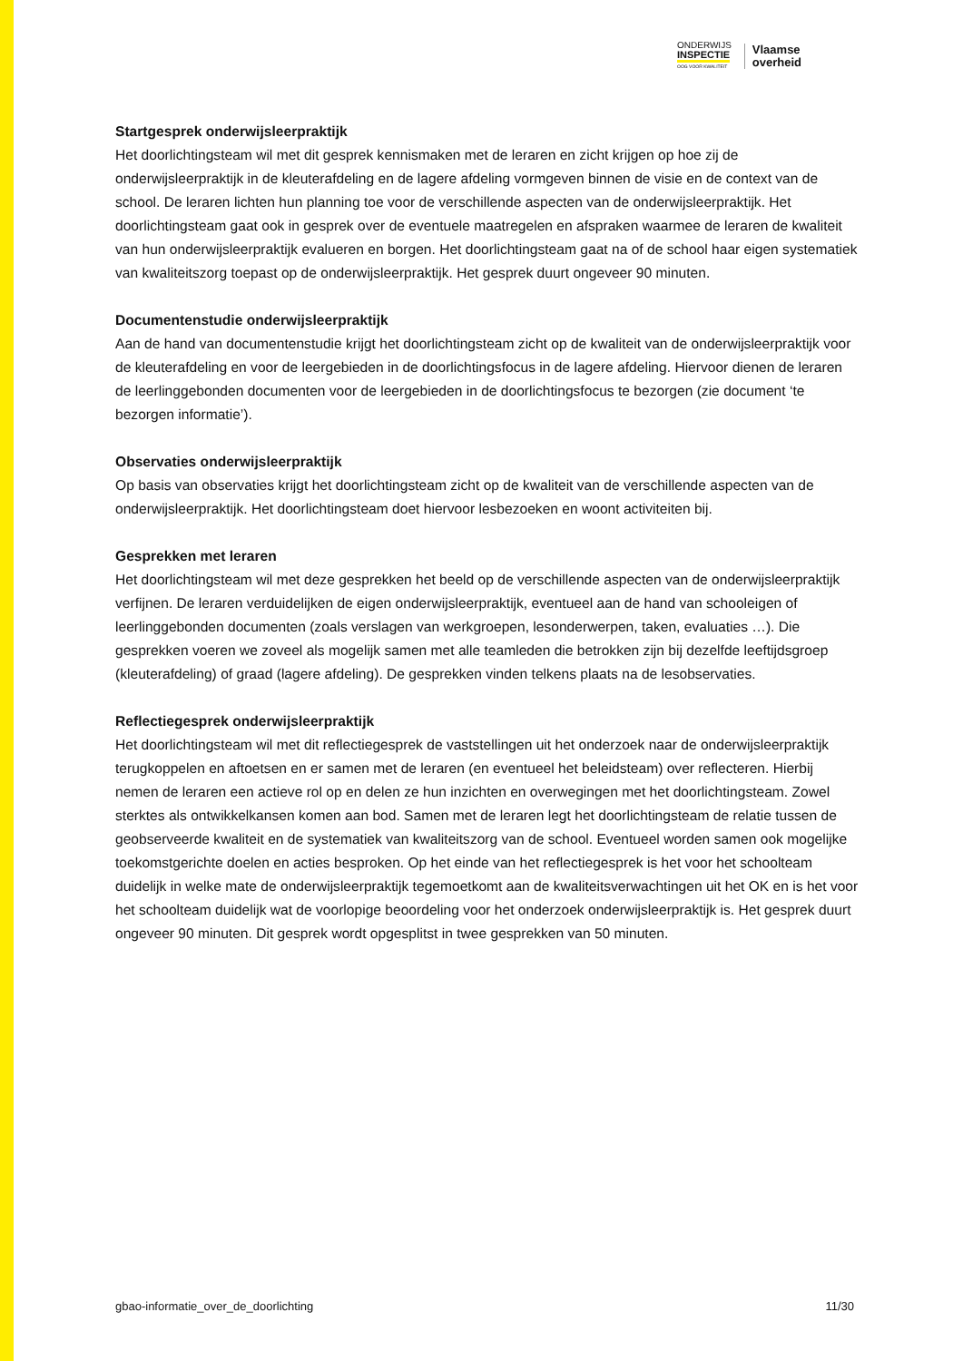ONDERWIJS
INSPECTIE
OOG VOOR KWALITEIT
Vlaamse
overheid
Startgesprek onderwijsleerpraktijk
Het doorlichtingsteam wil met dit gesprek kennismaken met de leraren en zicht krijgen op hoe zij de onderwijsleerpraktijk in de kleuterafdeling en de lagere afdeling vormgeven binnen de visie en de context van de school. De leraren lichten hun planning toe voor de verschillende aspecten van de onderwijsleerpraktijk. Het doorlichtingsteam gaat ook in gesprek over de eventuele maatregelen en afspraken waarmee de leraren de kwaliteit van hun onderwijsleerpraktijk evalueren en borgen. Het doorlichtingsteam gaat na of de school haar eigen systematiek van kwaliteitszorg toepast op de onderwijsleerpraktijk. Het gesprek duurt ongeveer 90 minuten.
Documentenstudie onderwijsleerpraktijk
Aan de hand van documentenstudie krijgt het doorlichtingsteam zicht op de kwaliteit van de onderwijsleerpraktijk voor de kleuterafdeling en voor de leergebieden in de doorlichtingsfocus in de lagere afdeling. Hiervoor dienen de leraren de leerlinggebonden documenten voor de leergebieden in de doorlichtingsfocus te bezorgen (zie document ‘te bezorgen informatie’).
Observaties onderwijsleerpraktijk
Op basis van observaties krijgt het doorlichtingsteam zicht op de kwaliteit van de verschillende aspecten van de onderwijsleerpraktijk. Het doorlichtingsteam doet hiervoor lesbezoeken en woont activiteiten bij.
Gesprekken met leraren
Het doorlichtingsteam wil met deze gesprekken het beeld op de verschillende aspecten van de onderwijsleerpraktijk verfijnen. De leraren verduidelijken de eigen onderwijsleerpraktijk, eventueel aan de hand van schooleigen of leerlinggebonden documenten (zoals verslagen van werkgroepen, lesonderwerpen, taken, evaluaties …). Die gesprekken voeren we zoveel als mogelijk samen met alle teamleden die betrokken zijn bij dezelfde leeftijdsgroep (kleuterafdeling) of graad (lagere afdeling). De gesprekken vinden telkens plaats na de lesobservaties.
Reflectiegesprek onderwijsleerpraktijk
Het doorlichtingsteam wil met dit reflectiegesprek de vaststellingen uit het onderzoek naar de onderwijsleerpraktijk terugkoppelen en aftoetsen en er samen met de leraren (en eventueel het beleidsteam) over reflecteren. Hierbij nemen de leraren een actieve rol op en delen ze hun inzichten en overwegingen met het doorlichtingsteam. Zowel sterktes als ontwikkelkansen komen aan bod. Samen met de leraren legt het doorlichtingsteam de relatie tussen de geobserveerde kwaliteit en de systematiek van kwaliteitszorg van de school. Eventueel worden samen ook mogelijke toekomstgerichte doelen en acties besproken. Op het einde van het reflectiegesprek is het voor het schoolteam duidelijk in welke mate de onderwijsleerpraktijk tegemoetkomt aan de kwaliteitsverwachtingen uit het OK en is het voor het schoolteam duidelijk wat de voorlopige beoordeling voor het onderzoek onderwijsleerpraktijk is. Het gesprek duurt ongeveer 90 minuten. Dit gesprek wordt opgesplitst in twee gesprekken van 50 minuten.
gbao-informatie_over_de_doorlichting 11/30